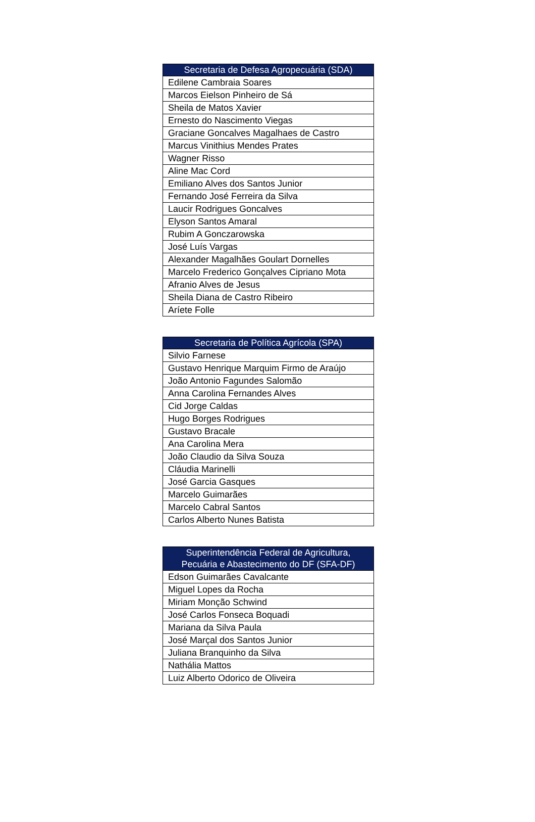| Secretaria de Defesa Agropecuária (SDA) |
| --- |
| Edilene Cambraia Soares |
| Marcos Eielson Pinheiro de Sá |
| Sheila de Matos Xavier |
| Ernesto do Nascimento Viegas |
| Graciane Goncalves Magalhaes de Castro |
| Marcus Vinithius Mendes Prates |
| Wagner Risso |
| Aline Mac Cord |
| Emiliano Alves dos Santos Junior |
| Fernando José Ferreira da Silva |
| Laucir Rodrigues Goncalves |
| Elyson Santos Amaral |
| Rubim A Gonczarowska |
| José Luís Vargas |
| Alexander Magalhães Goulart Dornelles |
| Marcelo Frederico Gonçalves Cipriano Mota |
| Afranio Alves de Jesus |
| Sheila Diana de Castro Ribeiro |
| Aríete Folle |
| Secretaria de Política Agrícola (SPA) |
| --- |
| Silvio Farnese |
| Gustavo Henrique Marquim Firmo de Araújo |
| João Antonio Fagundes Salomão |
| Anna Carolina Fernandes Alves |
| Cid Jorge Caldas |
| Hugo Borges Rodrigues |
| Gustavo Bracale |
| Ana Carolina Mera |
| João Claudio da Silva Souza |
| Cláudia Marinelli |
| José Garcia Gasques |
| Marcelo Guimarães |
| Marcelo Cabral Santos |
| Carlos Alberto Nunes Batista |
| Superintendência Federal de Agricultura, Pecuária e Abastecimento do DF (SFA-DF) |
| --- |
| Edson Guimarães Cavalcante |
| Miguel Lopes da Rocha |
| Miriam Monção Schwind |
| José Carlos Fonseca Boquadi |
| Mariana da Silva Paula |
| José Marçal dos Santos Junior |
| Juliana Branquinho da Silva |
| Nathália Mattos |
| Luiz Alberto Odorico de Oliveira |